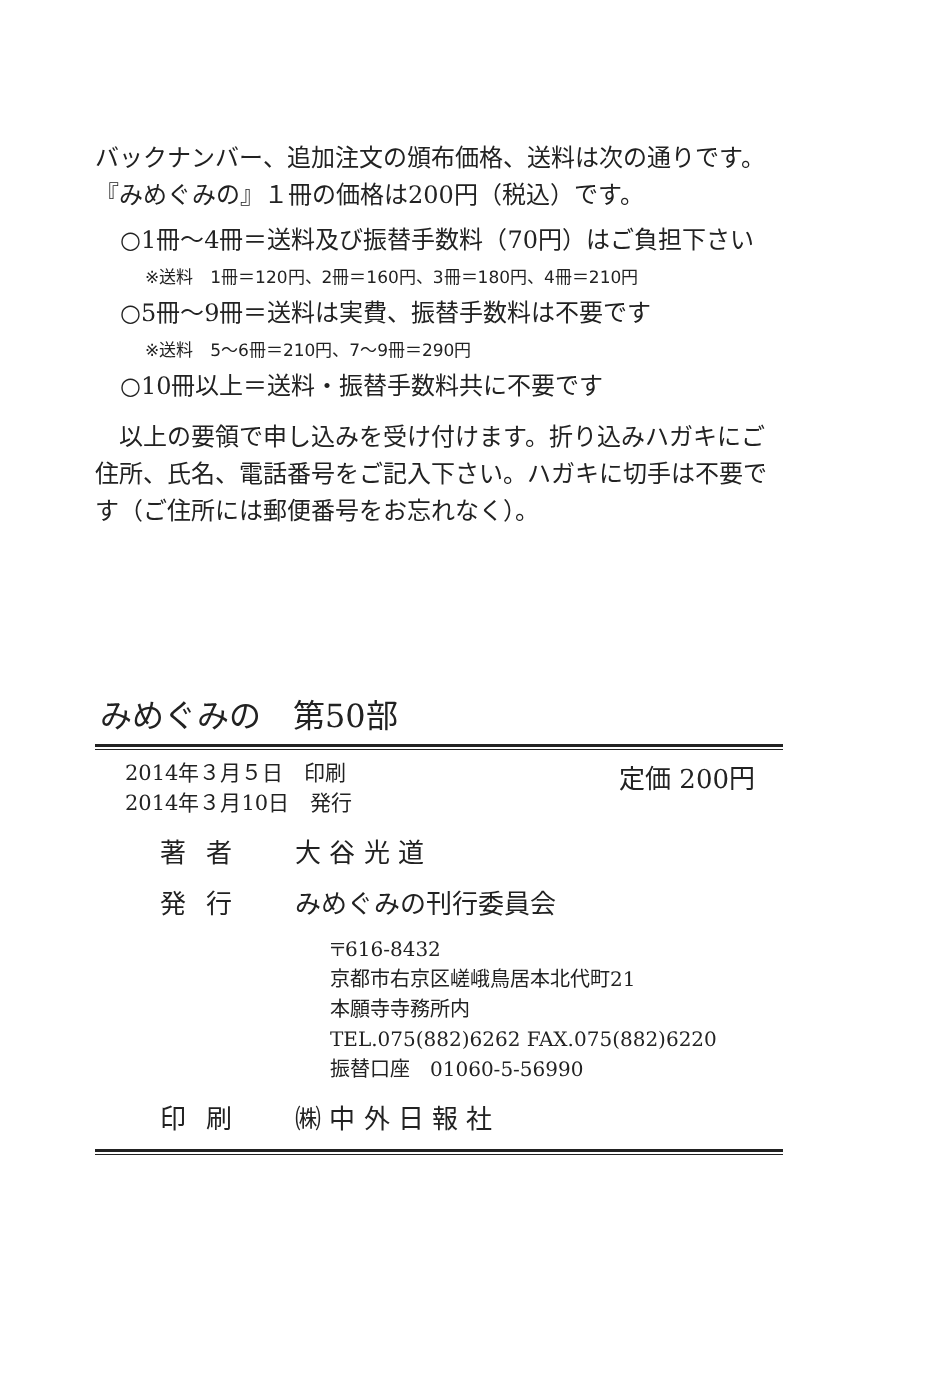バックナンバー、追加注文の頒布価格、送料は次の通りです。
『みめぐみの』１冊の価格は200円（税込）です。
○1冊～4冊＝送料及び振替手数料（70円）はご負担下さい
※送料　1冊＝120円、2冊＝160円、3冊＝180円、4冊＝210円
○5冊～9冊＝送料は実費、振替手数料は不要です
※送料　5～6冊＝210円、7～9冊＝290円
○10冊以上＝送料・振替手数料共に不要です
　以上の要領で申し込みを受け付けます。折り込みハガキにご住所、氏名、電話番号をご記入下さい。ハガキに切手は不要です（ご住所には郵便番号をお忘れなく）。
みめぐみの　第50部
2014年３月５日　印刷
2014年３月10日　発行
定価 200円
著者 大 谷 光 道
発行 みめぐみの刊行委員会
〒616-8432
京都市右京区嵯峨鳥居本北代町21
本願寺寺務所内
TEL.075(882)6262 FAX.075(882)6220
振替口座　01060-5-56990
印刷 ㈱ 中 外 日 報 社